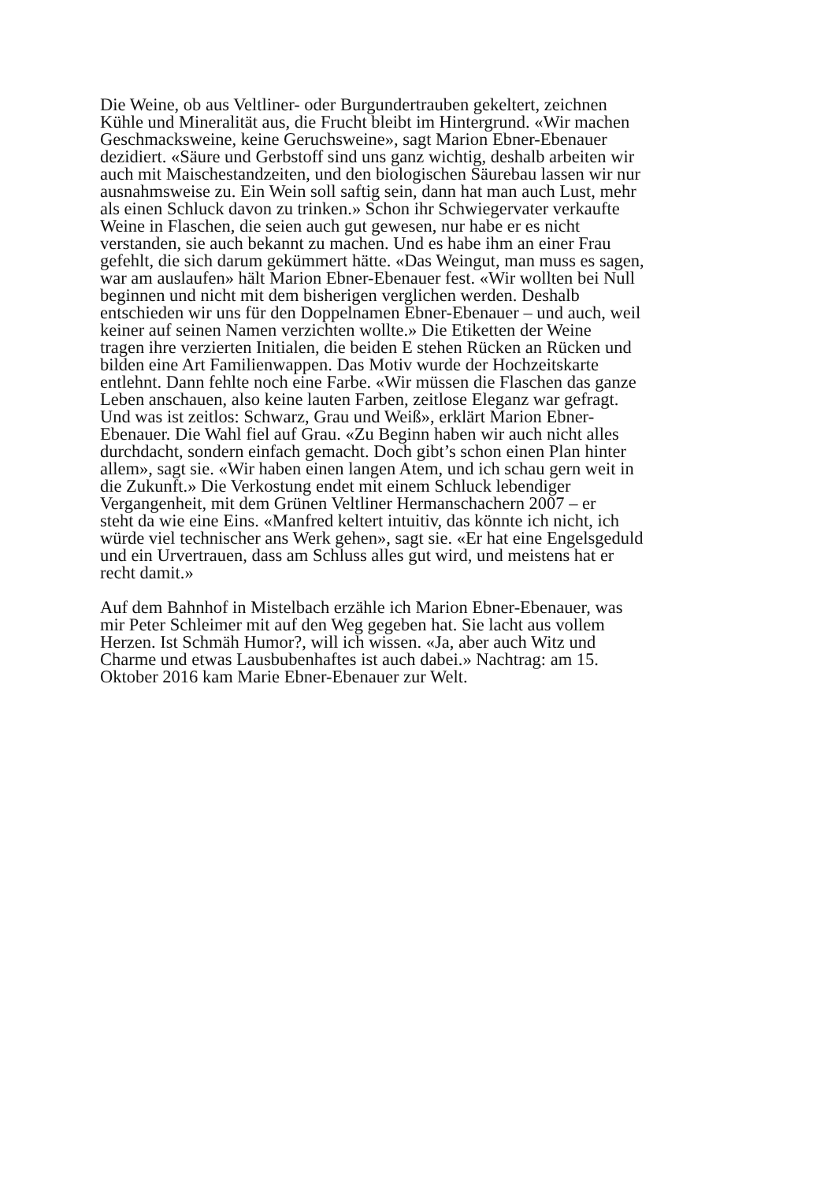Die Weine, ob aus Veltliner- oder Burgundertrauben gekeltert, zeichnen
Kühle und Mineralität aus, die Frucht bleibt im Hintergrund. «Wir machen
Geschmacksweine, keine Geruchsweine», sagt Marion Ebner-Ebenauer
dezidiert. «Säure und Gerbstoff sind uns ganz wichtig, deshalb arbeiten wir
auch mit Maischestandzeiten, und den biologischen Säurebau lassen wir nur
ausnahmsweise zu. Ein Wein soll saftig sein, dann hat man auch Lust, mehr
als einen Schluck davon zu trinken.» Schon ihr Schwiegervater verkaufte
Weine in Flaschen, die seien auch gut gewesen, nur habe er es nicht
verstanden, sie auch bekannt zu machen. Und es habe ihm an einer Frau
gefehlt, die sich darum gekümmert hätte. «Das Weingut, man muss es sagen,
war am auslaufen» hält Marion Ebner-Ebenauer fest. «Wir wollten bei Null
beginnen und nicht mit dem bisherigen verglichen werden. Deshalb
entschieden wir uns für den Doppelnamen Ebner-Ebenauer – und auch, weil
keiner auf seinen Namen verzichten wollte.» Die Etiketten der Weine
tragen ihre verzierten Initialen, die beiden E stehen Rücken an Rücken und
bilden eine Art Familienwappen. Das Motiv wurde der Hochzeitskarte
entlehnt. Dann fehlte noch eine Farbe. «Wir müssen die Flaschen das ganze
Leben anschauen, also keine lauten Farben, zeitlose Eleganz war gefragt.
Und was ist zeitlos: Schwarz, Grau und Weiß», erklärt Marion Ebner-
Ebenauer. Die Wahl fiel auf Grau. «Zu Beginn haben wir auch nicht alles
durchdacht, sondern einfach gemacht. Doch gibt’s schon einen Plan hinter
allem», sagt sie. «Wir haben einen langen Atem, und ich schau gern weit in
die Zukunft.» Die Verkostung endet mit einem Schluck lebendiger
Vergangenheit, mit dem Grünen Veltliner Hermanschachern 2007 – er
steht da wie eine Eins. «Manfred keltert intuitiv, das könnte ich nicht, ich
würde viel technischer ans Werk gehen», sagt sie. «Er hat eine Engelsgeduld
und ein Urvertrauen, dass am Schluss alles gut wird, und meistens hat er
recht damit.»
Auf dem Bahnhof in Mistelbach erzähle ich Marion Ebner-Ebenauer, was
mir Peter Schleimer mit auf den Weg gegeben hat. Sie lacht aus vollem
Herzen. Ist Schmäh Humor?, will ich wissen. «Ja, aber auch Witz und
Charme und etwas Lausbubenhaftes ist auch dabei.» Nachtrag: am 15.
Oktober 2016 kam Marie Ebner-Ebenauer zur Welt.